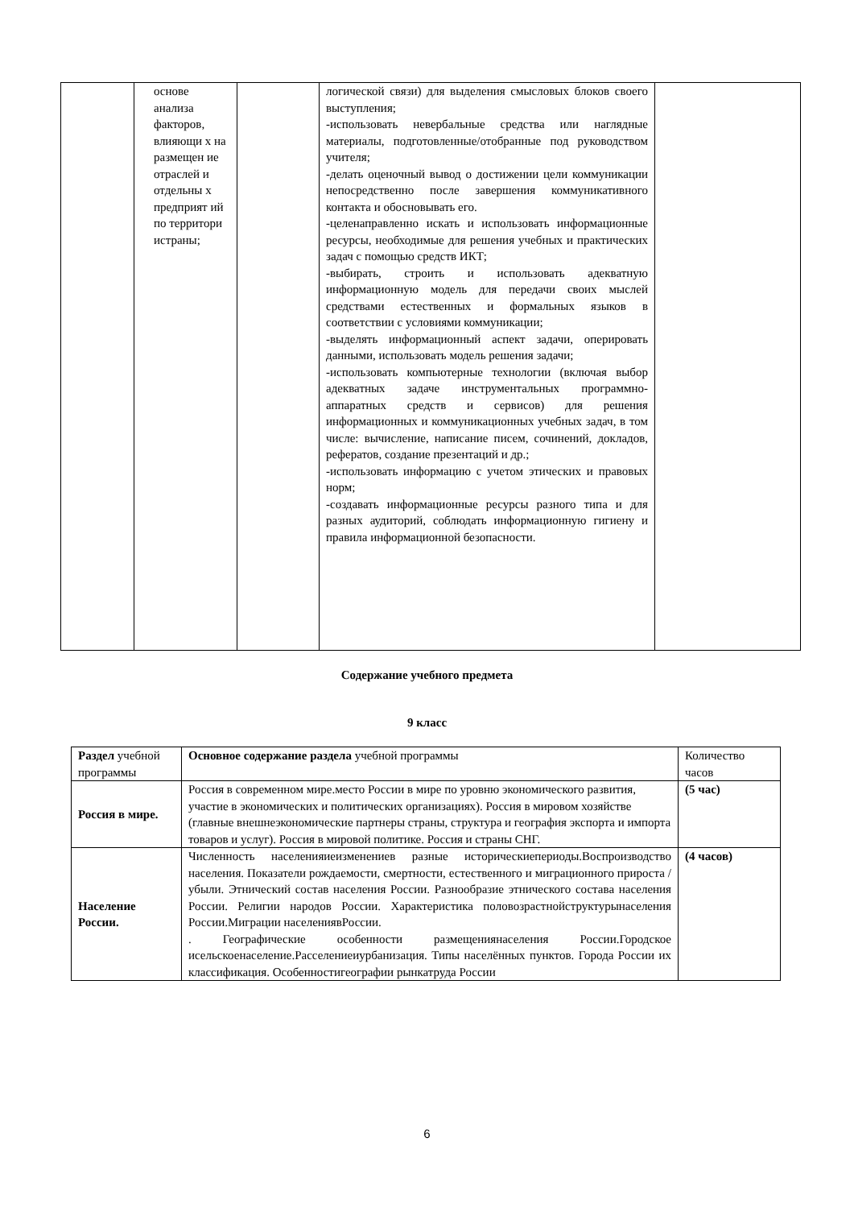| | основе анализа факторов, влияющи х на размещен ие отраслей и отдельны х предприят ий по территори истраны; | | логической связи) для выделения смысловых блоков своего выступления; -использовать невербальные средства или наглядные материалы, подготовленные/отобранные под руководством учителя; -делать оценочный вывод о достижении цели коммуникации непосредственно после завершения коммуникативного контакта и обосновывать его. -целенаправленно искать и использовать информационные ресурсы, необходимые для решения учебных и практических задач с помощью средств ИКТ; -выбирать, строить и использовать адекватную информационную модель для передачи своих мыслей средствами естественных и формальных языков в соответствии с условиями коммуникации; -выделять информационный аспект задачи, оперировать данными, использовать модель решения задачи; -использовать компьютерные технологии (включая выбор адекватных задаче инструментальных программно-аппаратных средств и сервисов) для решения информационных и коммуникационных учебных задач, в том числе: вычисление, написание писем, сочинений, докладов, рефератов, создание презентаций и др.; -использовать информацию с учетом этических и правовых норм; -создавать информационные ресурсы разного типа и для разных аудиторий, соблюдать информационную гигиену и правила информационной безопасности. | |
Содержание учебного предмета
9 класс
| Раздел учебной программы | Основное содержание раздела учебной программы | Количество часов |
| Россия в мире. | Россия в современном мире.место России в мире по уровню экономического развития, участие в экономических и политических организациях). Россия в мировом хозяйстве (главные внешнеэкономические партнеры страны, структура и география экспорта и импорта товаров и услуг). Россия в мировой политике. Россия и страны СНГ. | (5 час) |
| Население России. | Численность населенияиеизменениев разные историческиепериоды.Воспроизводство населения. Показатели рождаемости, смертности, естественного и миграционного прироста / убыли. Этнический состав населения России. Разнообразие этнического состава населения России. Религии народов России. Характеристика половозрастнойструктурынаселения России.Миграции населениявРоссии. . Географические особенности размещениянаселения России.Городское исельскоенаселение.Расселениеиурбанизация. Типы населённых пунктов. Города России их классификация. Особенностигеографии рынкатруда России | (4 часов) |
6